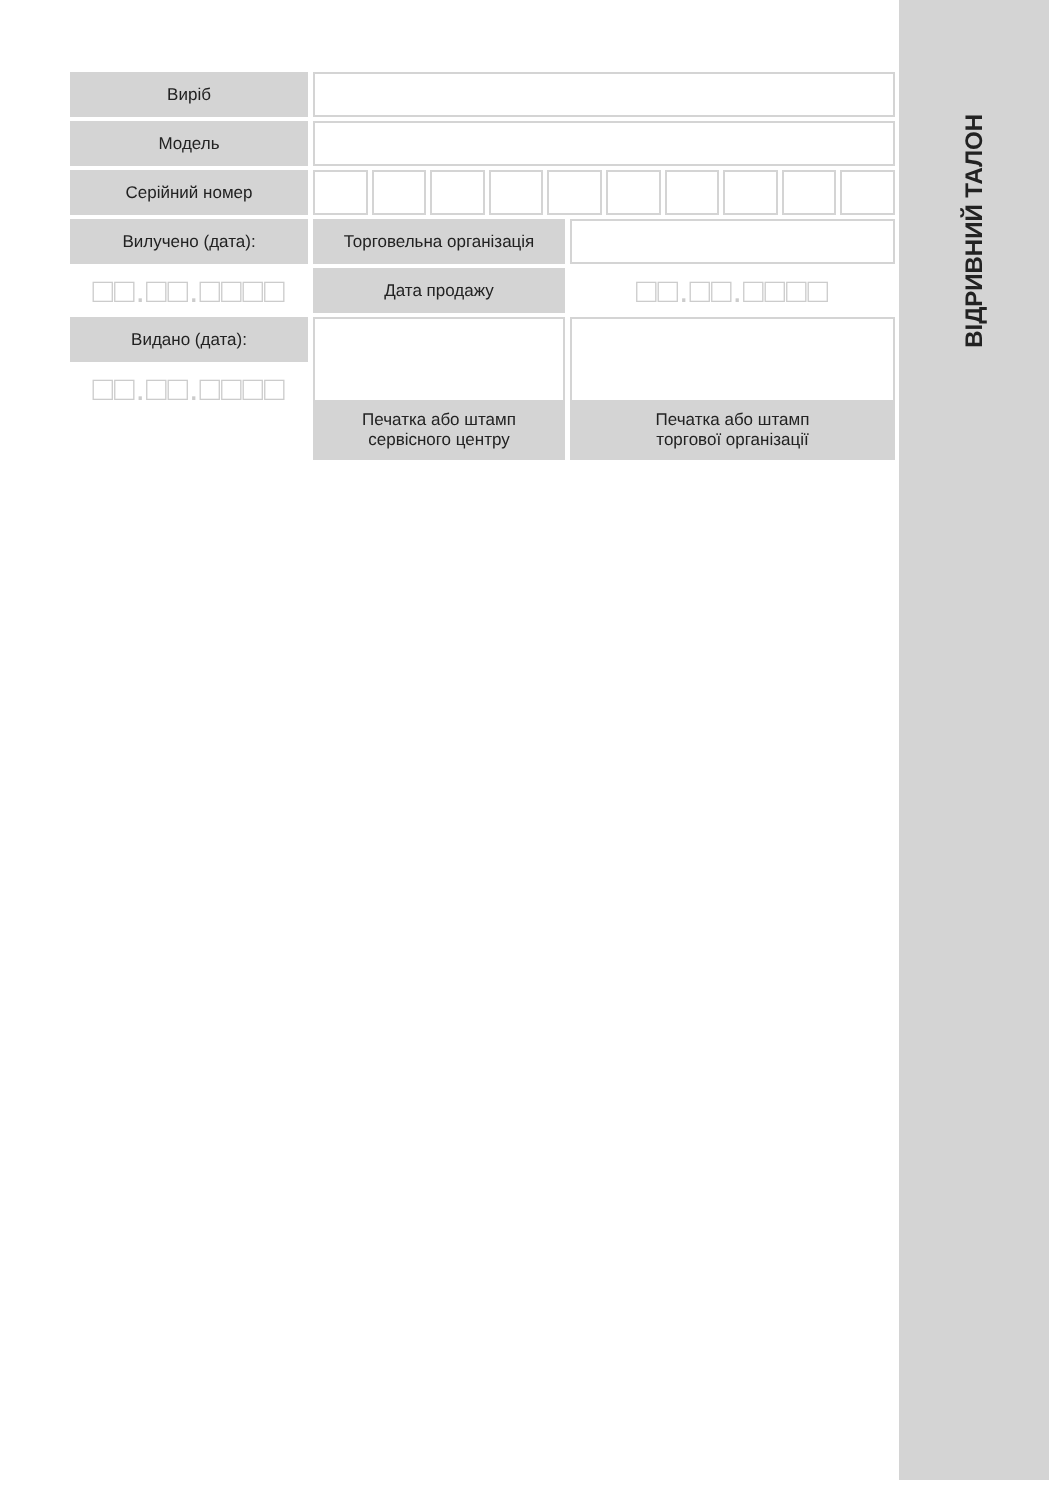Виріб
Модель
Серійний номер
Вилучено (дата):
Торговельна організація
□□.□□.□□□□
Дата продажу
□□.□□.□□□□
Видано (дата):
Печатка або штамп
сервісного центру
Печатка або штамп
торгової організації
□□.□□.□□□□
ВІДРИВНИЙ ТАЛОН